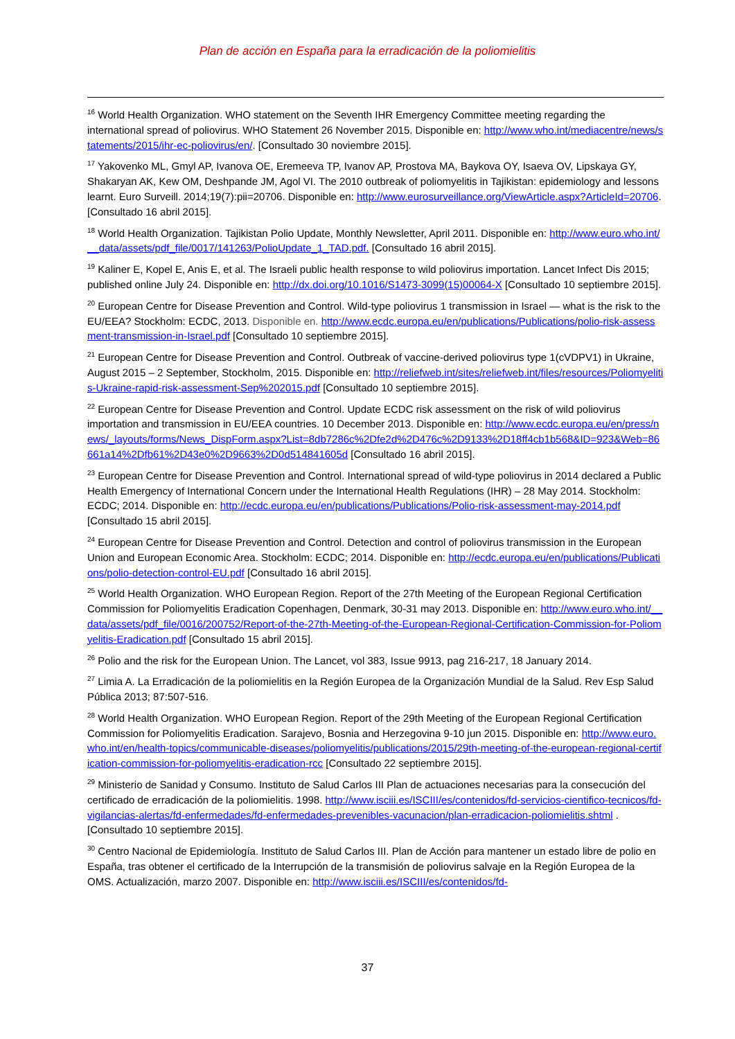Plan de acción en España para la erradicación de la poliomielitis
<sup>16</sup> World Health Organization. WHO statement on the Seventh IHR Emergency Committee meeting regarding the international spread of poliovirus. WHO Statement 26 November 2015. Disponible en: http://www.who.int/mediacentre/news/statements/2015/ihr-ec-poliovirus/en/. [Consultado 30 noviembre 2015].
<sup>17</sup> Yakovenko ML, Gmyl AP, Ivanova OE, Eremeeva TP, Ivanov AP, Prostova MA, Baykova OY, Isaeva OV, Lipskaya GY, Shakaryan AK, Kew OM, Deshpande JM, Agol VI. The 2010 outbreak of poliomyelitis in Tajikistan: epidemiology and lessons learnt. Euro Surveill. 2014;19(7):pii=20706. Disponible en: http://www.eurosurveillance.org/ViewArticle.aspx?ArticleId=20706. [Consultado 16 abril 2015].
<sup>18</sup> World Health Organization. Tajikistan Polio Update, Monthly Newsletter, April 2011. Disponible en: http://www.euro.who.int/__data/assets/pdf_file/0017/141263/PolioUpdate_1_TAD.pdf. [Consultado 16 abril 2015].
<sup>19</sup> Kaliner E, Kopel E, Anis E, et al. The Israeli public health response to wild poliovirus importation. Lancet Infect Dis 2015; published online July 24. Disponible en: http://dx.doi.org/10.1016/S1473-3099(15)00064-X [Consultado 10 septiembre 2015].
<sup>20</sup> European Centre for Disease Prevention and Control. Wild-type poliovirus 1 transmission in Israel — what is the risk to the EU/EEA? Stockholm: ECDC, 2013. Disponible en. http://www.ecdc.europa.eu/en/publications/Publications/polio-risk-assessment-transmission-in-Israel.pdf [Consultado 10 septiembre 2015].
<sup>21</sup> European Centre for Disease Prevention and Control. Outbreak of vaccine-derived poliovirus type 1(cVDPV1) in Ukraine, August 2015 – 2 September, Stockholm, 2015. Disponible en: http://reliefweb.int/sites/reliefweb.int/files/resources/Poliomyelitis-Ukraine-rapid-risk-assessment-Sep%202015.pdf [Consultado 10 septiembre 2015].
<sup>22</sup> European Centre for Disease Prevention and Control. Update ECDC risk assessment on the risk of wild poliovirus importation and transmission in EU/EEA countries. 10 December 2013. Disponible en: http://www.ecdc.europa.eu/en/press/news/_layouts/forms/News_DispForm.aspx?List=8db7286c%2Dfe2d%2D476c%2D9133%2D18ff4cb1b568&ID=923&Web=86661a14%2Dfb61%2D43e0%2D9663%2D0d514841605d [Consultado 16 abril 2015].
<sup>23</sup> European Centre for Disease Prevention and Control. International spread of wild-type poliovirus in 2014 declared a Public Health Emergency of International Concern under the International Health Regulations (IHR) – 28 May 2014. Stockholm: ECDC; 2014. Disponible en: http://ecdc.europa.eu/en/publications/Publications/Polio-risk-assessment-may-2014.pdf [Consultado 15 abril 2015].
<sup>24</sup> European Centre for Disease Prevention and Control. Detection and control of poliovirus transmission in the European Union and European Economic Area. Stockholm: ECDC; 2014. Disponible en: http://ecdc.europa.eu/en/publications/Publications/polio-detection-control-EU.pdf [Consultado 16 abril 2015].
<sup>25</sup> World Health Organization. WHO European Region. Report of the 27th Meeting of the European Regional Certification Commission for Poliomyelitis Eradication Copenhagen, Denmark, 30-31 may 2013. Disponible en: http://www.euro.who.int/__data/assets/pdf_file/0016/200752/Report-of-the-27th-Meeting-of-the-European-Regional-Certification-Commission-for-Poliomyelitis-Eradication.pdf [Consultado 15 abril 2015].
<sup>26</sup> Polio and the risk for the European Union. The Lancet, vol 383, Issue 9913, pag 216-217, 18 January 2014.
<sup>27</sup> Limia A. La Erradicación de la poliomielitis en la Región Europea de la Organización Mundial de la Salud. Rev Esp Salud Pública 2013; 87:507-516.
<sup>28</sup> World Health Organization. WHO European Region. Report of the 29th Meeting of the European Regional Certification Commission for Poliomyelitis Eradication. Sarajevo, Bosnia and Herzegovina 9-10 jun 2015. Disponible en: http://www.euro.who.int/en/health-topics/communicable-diseases/poliomyelitis/publications/2015/29th-meeting-of-the-european-regional-certification-commission-for-poliomyelitis-eradication-rcc [Consultado 22 septiembre 2015].
<sup>29</sup> Ministerio de Sanidad y Consumo. Instituto de Salud Carlos III Plan de actuaciones necesarias para la consecución del certificado de erradicación de la poliomielitis. 1998. http://www.isciii.es/ISCIII/es/contenidos/fd-servicios-cientifico-tecnicos/fd-vigilancias-alertas/fd-enfermedades/fd-enfermedades-prevenibles-vacunacion/plan-erradicacion-poliomielitis.shtml . [Consultado 10 septiembre 2015].
<sup>30</sup> Centro Nacional de Epidemiología. Instituto de Salud Carlos III. Plan de Acción para mantener un estado libre de polio en España, tras obtener el certificado de la Interrupción de la transmisión de poliovirus salvaje en la Región Europea de la OMS. Actualización, marzo 2007. Disponible en: http://www.isciii.es/ISCIII/es/contenidos/fd-
37